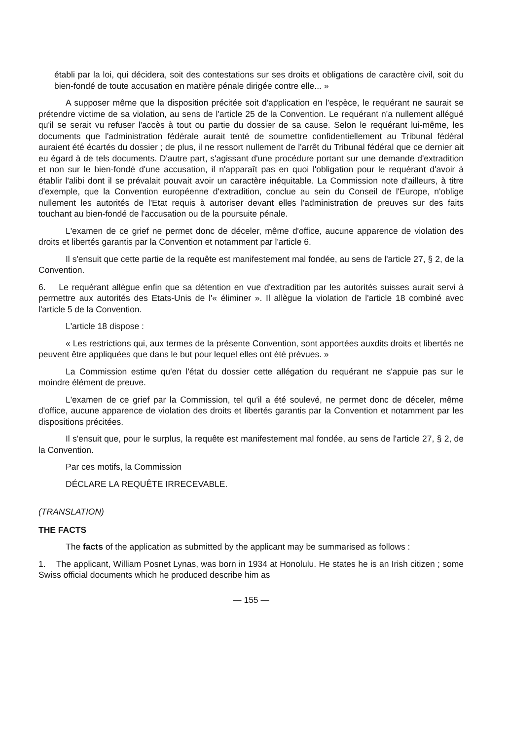établi par la loi, qui décidera, soit des contestations sur ses droits et obligations de caractère civil, soit du bien-fondé de toute accusation en matière pénale dirigée contre elle... »
A supposer même que la disposition précitée soit d'application en l'espèce, le requérant ne saurait se prétendre victime de sa violation, au sens de l'article 25 de la Convention. Le requérant n'a nullement allégué qu'il se serait vu refuser l'accès à tout ou partie du dossier de sa cause. Selon le requérant lui-même, les documents que l'administration fédérale aurait tenté de soumettre confidentiellement au Tribunal fédéral auraient été écartés du dossier ; de plus, il ne ressort nullement de l'arrêt du Tribunal fédéral que ce dernier ait eu égard à de tels documents. D'autre part, s'agissant d'une procédure portant sur une demande d'extradition et non sur le bien-fondé d'une accusation, il n'apparaît pas en quoi l'obligation pour le requérant d'avoir à établir l'alibi dont il se prévalait pouvait avoir un caractère inéquitable. La Commission note d'ailleurs, à titre d'exemple, que la Convention européenne d'extradition, conclue au sein du Conseil de l'Europe, n'oblige nullement les autorités de l'Etat requis à autoriser devant elles l'administration de preuves sur des faits touchant au bien-fondé de l'accusation ou de la poursuite pénale.
L'examen de ce grief ne permet donc de déceler, même d'office, aucune apparence de violation des droits et libertés garantis par la Convention et notamment par l'article 6.
Il s'ensuit que cette partie de la requête est manifestement mal fondée, au sens de l'article 27, § 2, de la Convention.
6. Le requérant allègue enfin que sa détention en vue d'extradition par les autorités suisses aurait servi à permettre aux autorités des Etats-Unis de l'« éliminer ». Il allègue la violation de l'article 18 combiné avec l'article 5 de la Convention.
L'article 18 dispose :
« Les restrictions qui, aux termes de la présente Convention, sont apportées auxdits droits et libertés ne peuvent être appliquées que dans le but pour lequel elles ont été prévues. »
La Commission estime qu'en l'état du dossier cette allégation du requérant ne s'appuie pas sur le moindre élément de preuve.
L'examen de ce grief par la Commission, tel qu'il a été soulevé, ne permet donc de déceler, même d'office, aucune apparence de violation des droits et libertés garantis par la Convention et notamment par les dispositions précitées.
Il s'ensuit que, pour le surplus, la requête est manifestement mal fondée, au sens de l'article 27, § 2, de la Convention.
Par ces motifs, la Commission
DÉCLARE LA REQUÊTE IRRECEVABLE.
(TRANSLATION)
THE FACTS
The facts of the application as submitted by the applicant may be summarised as follows :
1. The applicant, William Posnet Lynas, was born in 1934 at Honolulu. He states he is an Irish citizen ; some Swiss official documents which he produced describe him as
— 155 —